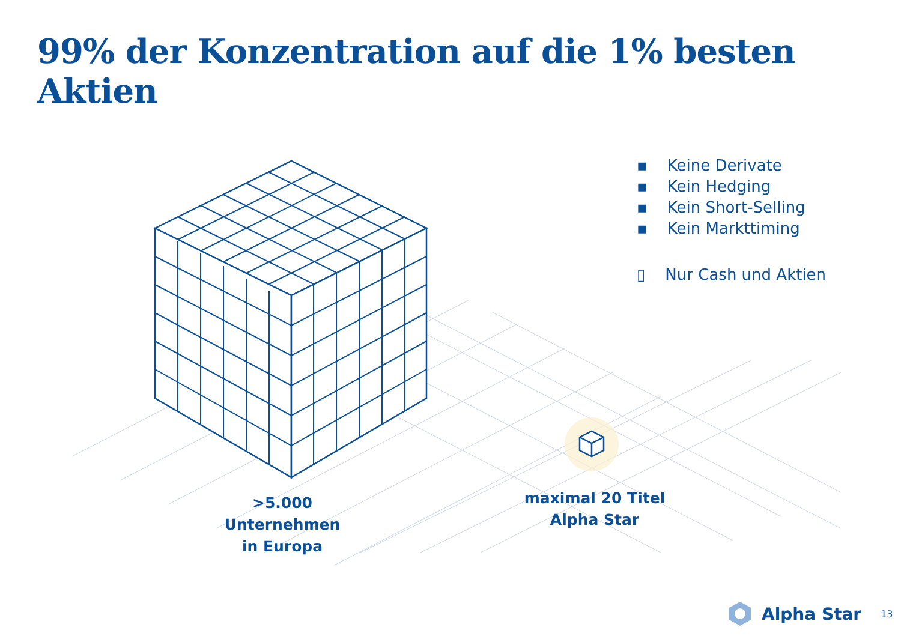99% der Konzentration auf die 1% besten Aktien
▪ Keine Derivate
▪ Kein Hedging
▪ Kein Short-Selling
▪ Kein Markttiming
▯ Nur Cash und Aktien
>5.000 Unternehmen
in Europa
maximal 20 Titel
Alpha Star
Alpha Star 13